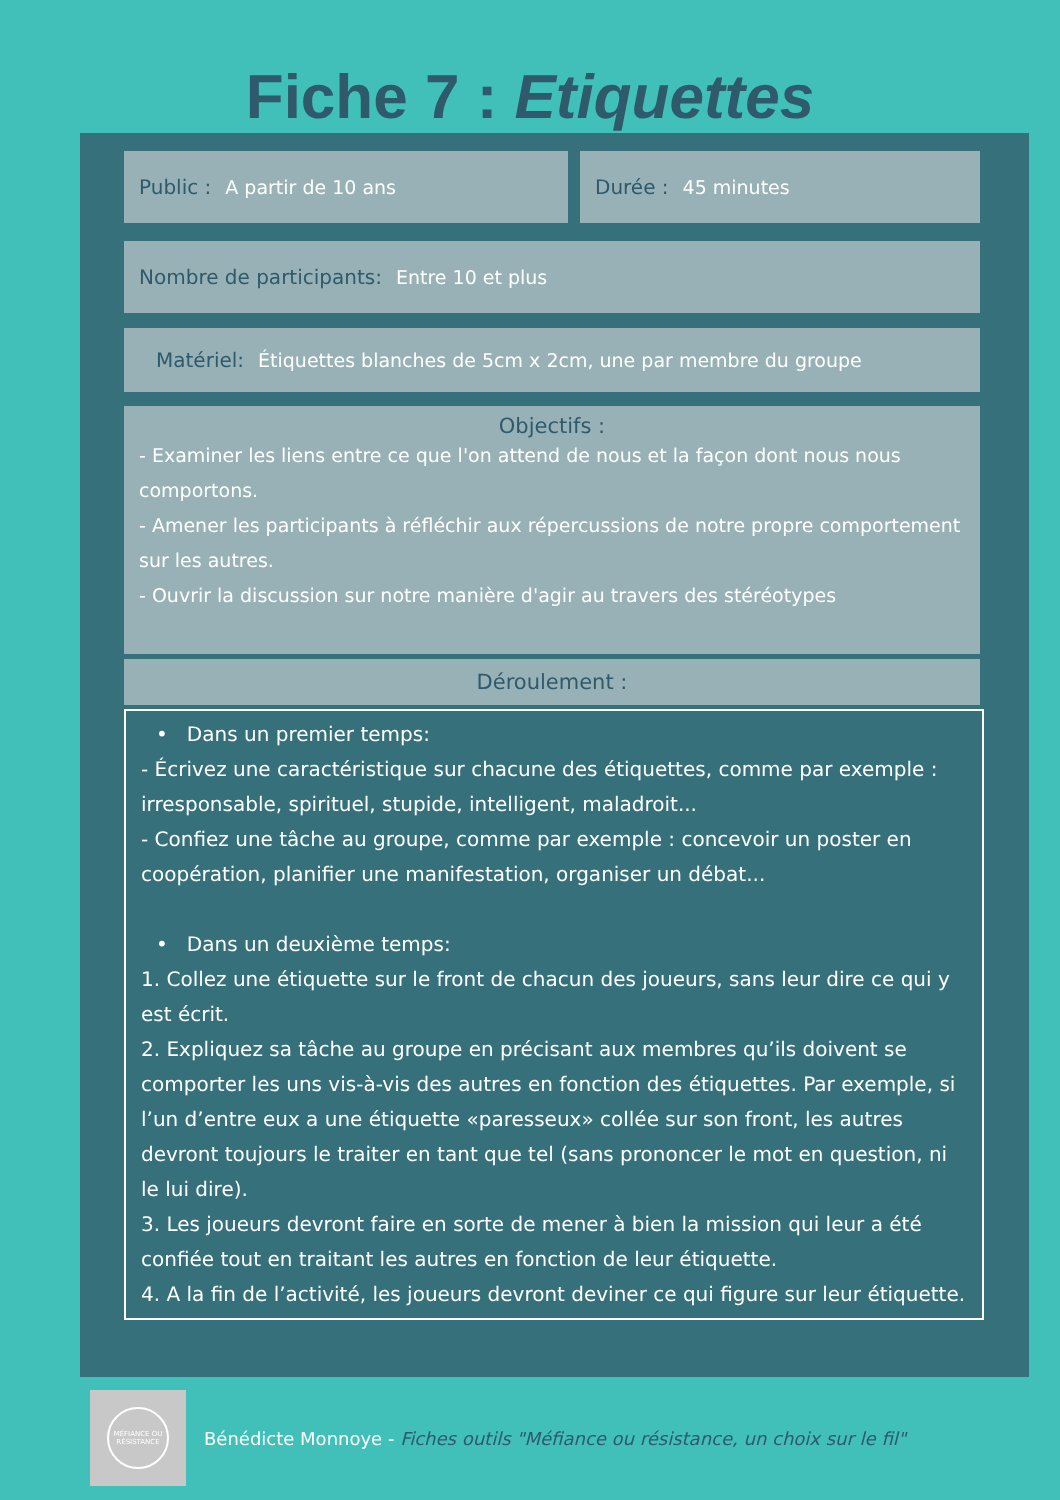Fiche 7 : Etiquettes
Public : A partir de 10 ans Durée : 45 minutes
Nombre de participants: Entre 10 et plus
Matériel: Étiquettes blanches de 5cm x 2cm, une par membre du groupe
Objectifs :
- Examiner les liens entre ce que l'on attend de nous et la façon dont nous nous comportons.
- Amener les participants à réfléchir aux répercussions de notre propre comportement sur les autres.
- Ouvrir la discussion sur notre manière d'agir au travers des stéréotypes
Déroulement :
• Dans un premier temps:
- Écrivez une caractéristique sur chacune des étiquettes, comme par exemple : irresponsable, spirituel, stupide, intelligent, maladroit...
- Confiez une tâche au groupe, comme par exemple : concevoir un poster en coopération, planifier une manifestation, organiser un débat...
• Dans un deuxième temps:
1. Collez une étiquette sur le front de chacun des joueurs, sans leur dire ce qui y est écrit.
2. Expliquez sa tâche au groupe en précisant aux membres qu’ils doivent se comporter les uns vis-à-vis des autres en fonction des étiquettes. Par exemple, si l’un d’entre eux a une étiquette «paresseux» collée sur son front, les autres devront toujours le traiter en tant que tel (sans prononcer le mot en question, ni le lui dire).
3. Les joueurs devront faire en sorte de mener à bien la mission qui leur a été confiée tout en traitant les autres en fonction de leur étiquette.
4. A la fin de l’activité, les joueurs devront deviner ce qui figure sur leur étiquette.
MÉFIANCE OU RÉSISTANCE
Bénédicte Monnoye - Fiches outils "Méfiance ou résistance, un choix sur le fil"